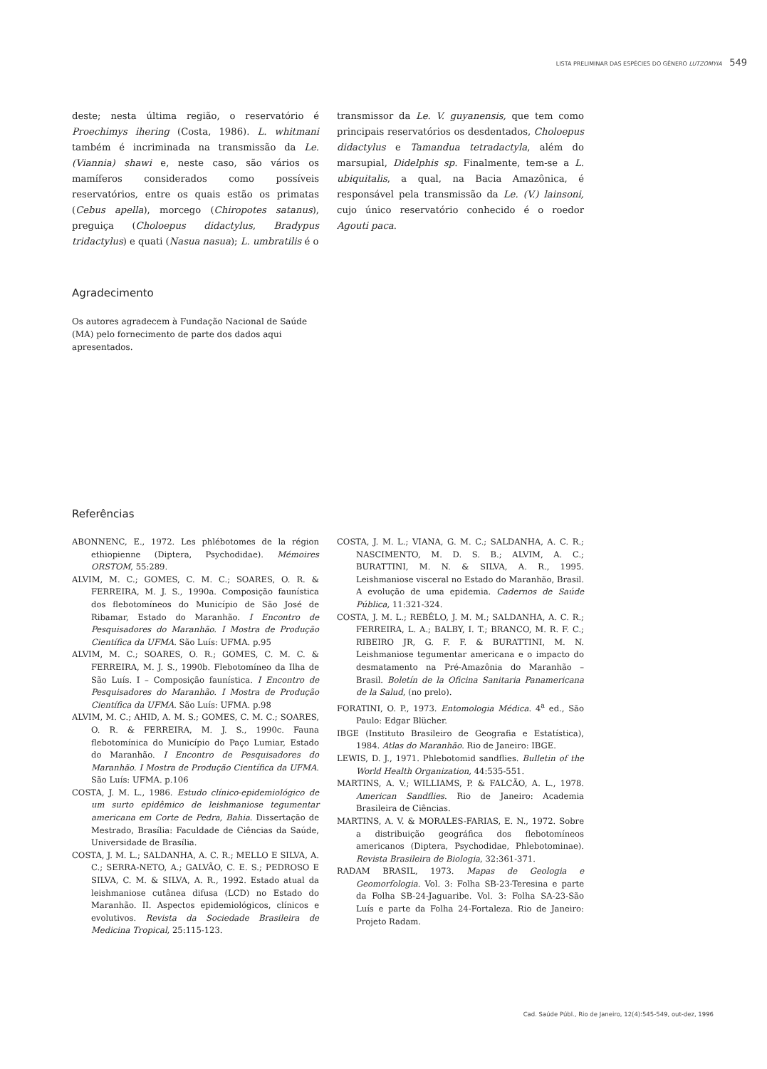LISTA PRELIMINAR DAS ESPÉCIES DO GÊNERO LUTZOMYIA 549
deste; nesta última região, o reservatório é Proechimys ihering (Costa, 1986). L. whitmani também é incriminada na transmissão da Le. (Viannia) shawi e, neste caso, são vários os mamíferos considerados como possíveis reservatórios, entre os quais estão os primatas (Cebus apella), morcego (Chiropotes satanus), preguiça (Choloepus didactylus, Bradypus tridactylus) e quati (Nasua nasua); L. umbratilis é o
transmissor da Le. V. guyanensis, que tem como principais reservatórios os desdentados, Choloepus didactylus e Tamandua tetradactyla, além do marsupial, Didelphis sp. Finalmente, tem-se a L. ubiquitalis, a qual, na Bacia Amazônica, é responsável pela transmissão da Le. (V.) lainsoni, cujo único reservatório conhecido é o roedor Agouti paca.
Agradecimento
Os autores agradecem à Fundação Nacional de Saúde (MA) pelo fornecimento de parte dos dados aqui apresentados.
Referências
ABONNENC, E., 1972. Les phlébotomes de la région ethiopienne (Diptera, Psychodidae). Mémoires ORSTOM, 55:289.
ALVIM, M. C.; GOMES, C. M. C.; SOARES, O. R. & FERREIRA, M. J. S., 1990a. Composição faunística dos flebotomíneos do Município de São José de Ribamar, Estado do Maranhão. I Encontro de Pesquisadores do Maranhão. I Mostra de Produção Científica da UFMA. São Luís: UFMA. p.95
ALVIM, M. C.; SOARES, O. R.; GOMES, C. M. C. & FERREIRA, M. J. S., 1990b. Flebotomíneo da Ilha de São Luís. I – Composição faunística. I Encontro de Pesquisadores do Maranhão. I Mostra de Produção Científica da UFMA. São Luís: UFMA. p.98
ALVIM, M. C.; AHID, A. M. S.; GOMES, C. M. C.; SOARES, O. R. & FERREIRA, M. J. S., 1990c. Fauna flebotomínica do Município do Paço Lumiar, Estado do Maranhão. I Encontro de Pesquisadores do Maranhão. I Mostra de Produção Científica da UFMA. São Luís: UFMA. p.106
COSTA, J. M. L., 1986. Estudo clínico-epidemiológico de um surto epidêmico de leishmaniose tegumentar americana em Corte de Pedra, Bahia. Dissertação de Mestrado, Brasília: Faculdade de Ciências da Saúde, Universidade de Brasília.
COSTA, J. M. L.; SALDANHA, A. C. R.; MELLO E SILVA, A. C.; SERRA-NETO, A.; GALVÃO, C. E. S.; PEDROSO E SILVA, C. M. & SILVA, A. R., 1992. Estado atual da leishmaniose cutânea difusa (LCD) no Estado do Maranhão. II. Aspectos epidemiológicos, clínicos e evolutivos. Revista da Sociedade Brasileira de Medicina Tropical, 25:115-123.
COSTA, J. M. L.; VIANA, G. M. C.; SALDANHA, A. C. R.; NASCIMENTO, M. D. S. B.; ALVIM, A. C.; BURATTINI, M. N. & SILVA, A. R., 1995. Leishmaniose visceral no Estado do Maranhão, Brasil. A evolução de uma epidemia. Cadernos de Saúde Pública, 11:321-324.
COSTA, J. M. L.; REBÊLO, J. M. M.; SALDANHA, A. C. R.; FERREIRA, L. A.; BALBY, I. T.; BRANCO, M. R. F. C.; RIBEIRO JR, G. F. F. & BURATTINI, M. N. Leishmaniose tegumentar americana e o impacto do desmatamento na Pré-Amazônia do Maranhão – Brasil. Boletín de la Oficina Sanitaria Panamericana de la Salud, (no prelo).
FORATINI, O. P., 1973. Entomologia Médica. 4<sup>a</sup> ed., São Paulo: Edgar Blücher.
IBGE (Instituto Brasileiro de Geografia e Estatística), 1984. Atlas do Maranhão. Rio de Janeiro: IBGE.
LEWIS, D. J., 1971. Phlebotomid sandflies. Bulletin of the World Health Organization, 44:535-551.
MARTINS, A. V.; WILLIAMS, P. & FALCÃO, A. L., 1978. American Sandflies. Rio de Janeiro: Academia Brasileira de Ciências.
MARTINS, A. V. & MORALES-FARIAS, E. N., 1972. Sobre a distribuição geográfica dos flebotomíneos americanos (Diptera, Psychodidae, Phlebotominae). Revista Brasileira de Biologia, 32:361-371.
RADAM BRASIL, 1973. Mapas de Geologia e Geomorfologia. Vol. 3: Folha SB-23-Teresina e parte da Folha SB-24-Jaguaribe. Vol. 3: Folha SA-23-São Luís e parte da Folha 24-Fortaleza. Rio de Janeiro: Projeto Radam.
Cad. Saúde Públ., Rio de Janeiro, 12(4):545-549, out-dez, 1996